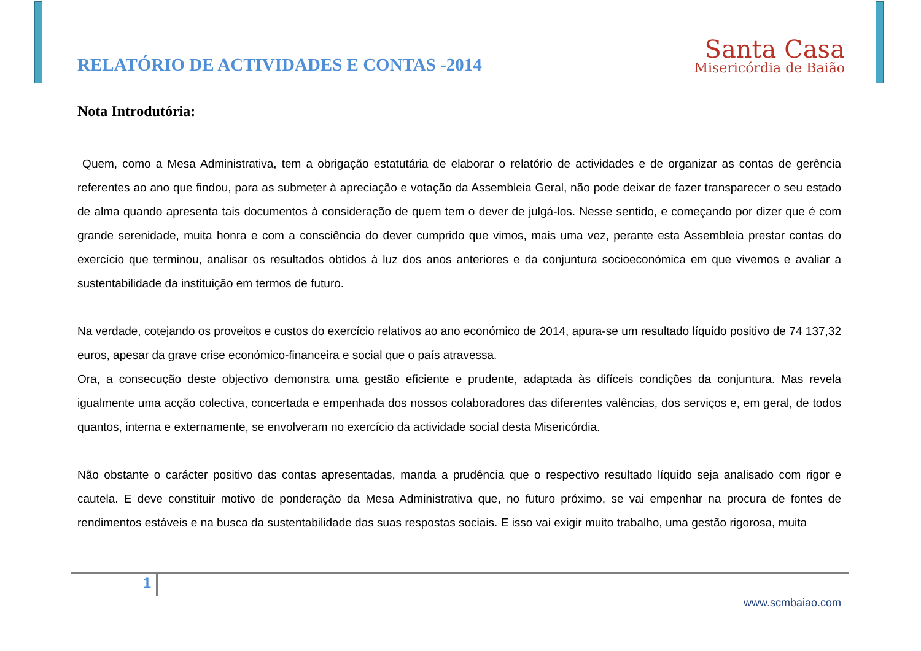RELATÓRIO DE ACTIVIDADES E CONTAS -2014
Santa Casa
Misericórdia de Baião
Nota Introdutória:
Quem, como a Mesa Administrativa, tem a obrigação estatutária de elaborar o relatório de actividades e de organizar as contas de gerência referentes ao ano que findou, para as submeter à apreciação e votação da Assembleia Geral, não pode deixar de fazer transparecer o seu estado de alma quando apresenta tais documentos à consideração de quem tem o dever de julgá-los. Nesse sentido, e começando por dizer que é com grande serenidade, muita honra e com a consciência do dever cumprido que vimos, mais uma vez, perante esta Assembleia prestar contas do exercício que terminou, analisar os resultados obtidos à luz dos anos anteriores e da conjuntura socioeconómica em que vivemos e avaliar a sustentabilidade da instituição em termos de futuro.
Na verdade, cotejando os proveitos e custos do exercício relativos ao ano económico de 2014, apura-se um resultado líquido positivo de 74 137,32 euros, apesar da grave crise económico-financeira e social que o país atravessa.
Ora, a consecução deste objectivo demonstra uma gestão eficiente e prudente, adaptada às difíceis condições da conjuntura. Mas revela igualmente uma acção colectiva, concertada e empenhada dos nossos colaboradores das diferentes valências, dos serviços e, em geral, de todos quantos, interna e externamente, se envolveram no exercício da actividade social desta Misericórdia.
Não obstante o carácter positivo das contas apresentadas, manda a prudência que o respectivo resultado líquido seja analisado com rigor e cautela. E deve constituir motivo de ponderação da Mesa Administrativa que, no futuro próximo, se vai empenhar na procura de fontes de rendimentos estáveis e na busca da sustentabilidade das suas respostas sociais. E isso vai exigir muito trabalho, uma gestão rigorosa, muita
1
www.scmbaiao.com